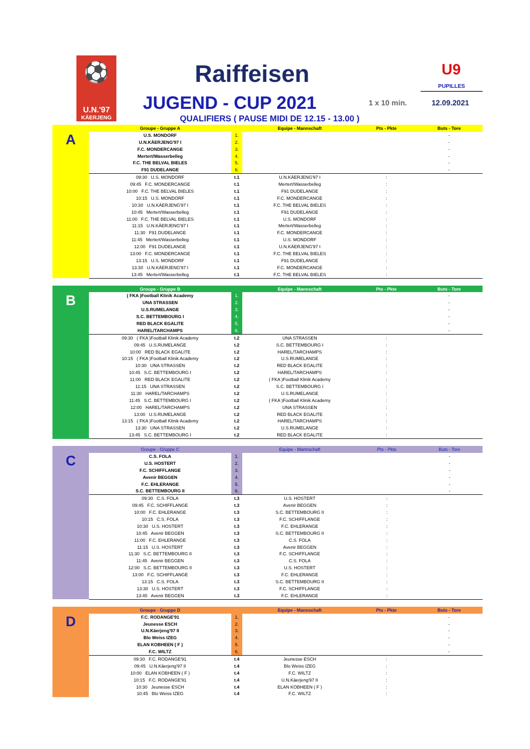⚽
U.N.'97
KÄERJENG
Raiffeisen
JUGEND - CUP 2021
QUALIFIERS ( PAUSE MIDI DE 12.15 - 13.00 )
U9
PUPILLES
1 x 10 min. 12.09.2021
| A | Groupe - Gruppe A | | Equipe - Mannschaft | Pts - Pkte | Buts - Tore |
| | U.S. MONDORF | 1. | | | - |
| | U.N.KÄERJENG'97 I | 2. | | | - |
| | F.C. MONDERCANGE | 3. | | | - |
| | Mertert/Wasserbelleg | 4. | | | - |
| | F.C. THE BELVAL BIELES | 5. | | | - |
| | F91 DUDELANGE | 6. | | | - |
| | 09:30 U.S. MONDORF | t.1 | U.N.KÄERJENG'97 I | : | |
| | 09:45 F.C. MONDERCANGE | t.1 | Mertert/Wasserbelleg | : | |
| | 10:00 F.C. THE BELVAL BIELES | t.1 | F91 DUDELANGE | : | |
| | 10:15 U.S. MONDORF | t.1 | F.C. MONDERCANGE | : | |
| | 10:30 U.N.KÄERJENG'97 I | t.1 | F.C. THE BELVAL BIELES | : | |
| | 10:45 Mertert/Wasserbelleg | t.1 | F91 DUDELANGE | : | |
| | 11:00 F.C. THE BELVAL BIELES | t.1 | U.S. MONDORF | : | |
| | 11:15 U.N.KÄERJENG'97 I | t.1 | Mertert/Wasserbelleg | : | |
| | 11:30 F91 DUDELANGE | t.1 | F.C. MONDERCANGE | : | |
| | 11:45 Mertert/Wasserbelleg | t.1 | U.S. MONDORF | : | |
| | 12:00 F91 DUDELANGE | t.1 | U.N.KÄERJENG'97 I | : | |
| | 13:00 F.C. MONDERCANGE | t.1 | F.C. THE BELVAL BIELES | : | |
| | 13:15 U.S. MONDORF | t.1 | F91 DUDELANGE | : | |
| | 13:30 U.N.KÄERJENG'97 I | t.1 | F.C. MONDERCANGE | : | |
| | 13:45 Mertert/Wasserbelleg | t.1 | F.C. THE BELVAL BIELES | : | |
| B | Groupe - Gruppe B | | Equipe - Mannschaft | Pts - Pkte | Buts - Tore |
| | ( FKA )Football Klinik Academy | 1. | | | - |
| | UNA STRASSEN | 2. | | | - |
| | U.S.RUMELANGE | 3. | | | - |
| | S.C. BETTEMBOURG I | 4. | | | - |
| | RED BLACK EGALITE | 5. | | | - |
| | HAREL/TARCHAMPS | 6. | | | - |
| | 09:30 ( FKA )Football Klinik Academy | t.2 | UNA STRASSEN | : | |
| | 09:45 U.S.RUMELANGE | t.2 | S.C. BETTEMBOURG I | : | |
| | 10:00 RED BLACK EGALITE | t.2 | HAREL/TARCHAMPS | : | |
| | 10:15 ( FKA )Football Klinik Academy | t.2 | U.S.RUMELANGE | : | |
| | 10:30 UNA STRASSEN | t.2 | RED BLACK EGALITE | : | |
| | 10:45 S.C. BETTEMBOURG I | t.2 | HAREL/TARCHAMPS | : | |
| | 11:00 RED BLACK EGALITE | t.2 | ( FKA )Football Klinik Academy | : | |
| | 11:15 UNA STRASSEN | t.2 | S.C. BETTEMBOURG I | : | |
| | 11:30 HAREL/TARCHAMPS | t.2 | U.S.RUMELANGE | : | |
| | 11:45 S.C. BETTEMBOURG I | t.2 | ( FKA )Football Klinik Academy | : | |
| | 12:00 HAREL/TARCHAMPS | t.2 | UNA STRASSEN | : | |
| | 13:00 U.S.RUMELANGE | t.2 | RED BLACK EGALITE | : | |
| | 13:15 ( FKA )Football Klinik Academy | t.2 | HAREL/TARCHAMPS | : | |
| | 13:30 UNA STRASSEN | t.2 | U.S.RUMELANGE | : | |
| | 13:45 S.C. BETTEMBOURG I | t.2 | RED BLACK EGALITE | : | |
| C | Groupe - Gruppe C | | Equipe - Mannschaft | Pts - Pkte | Buts - Tore |
| | C.S. FOLA | 1. | | | - |
| | U.S. HOSTERT | 2. | | | - |
| | F.C. SCHIFFLANGE | 3. | | | - |
| | Avenir BEGGEN | 4. | | | - |
| | F.C. EHLERANGE | 5. | | | - |
| | S.C. BETTEMBOURG II | 6. | | | - |
| | 09:30 C.S. FOLA | t.3 | U.S. HOSTERT | : | |
| | 09:45 F.C. SCHIFFLANGE | t.3 | Avenir BEGGEN | : | |
| | 10:00 F.C. EHLERANGE | t.3 | S.C. BETTEMBOURG II | : | |
| | 10:15 C.S. FOLA | t.3 | F.C. SCHIFFLANGE | : | |
| | 10:30 U.S. HOSTERT | t.3 | F.C. EHLERANGE | : | |
| | 10:45 Avenir BEGGEN | t.3 | S.C. BETTEMBOURG II | : | |
| | 11:00 F.C. EHLERANGE | t.3 | C.S. FOLA | : | |
| | 11:15 U.S. HOSTERT | t.3 | Avenir BEGGEN | : | |
| | 11:30 S.C. BETTEMBOURG II | t.3 | F.C. SCHIFFLANGE | : | |
| | 11:45 Avenir BEGGEN | t.3 | C.S. FOLA | : | |
| | 12:00 S.C. BETTEMBOURG II | t.3 | U.S. HOSTERT | : | |
| | 13:00 F.C. SCHIFFLANGE | t.3 | F.C. EHLERANGE | : | |
| | 13:15 C.S. FOLA | t.3 | S.C. BETTEMBOURG II | : | |
| | 13:30 U.S. HOSTERT | t.3 | F.C. SCHIFFLANGE | : | |
| | 13:45 Avenir BEGGEN | t.3 | F.C. EHLERANGE | : | |
| D | Groupe - Gruppe D | | Equipe - Mannschaft | Pts - Pkte | Buts - Tore |
| | F.C. RODANGE'91 | 1. | | | - |
| | Jeunesse ESCH | 2. | | | - |
| | U.N.Käerjeng'97 II | 3. | | | - |
| | Blo Weiss IZEG | 4. | | | - |
| | ELAN KOBHEEN ( F ) | 5. | | | - |
| | F.C. WILTZ | 6. | | | - |
| | 09:30 F.C. RODANGE'91 | t.4 | Jeunesse ESCH | : | |
| | 09:45 U.N.Käerjeng'97 II | t.4 | Blo Weiss IZEG | : | |
| | 10:00 ELAN KOBHEEN ( F ) | t.4 | F.C. WILTZ | : | |
| | 10:15 F.C. RODANGE'91 | t.4 | U.N.Käerjeng'97 II | : | |
| | 10:30 Jeunesse ESCH | t.4 | ELAN KOBHEEN ( F ) | : | |
| | 10:45 Blo Weiss IZEG | t.4 | F.C. WILTZ | : | |